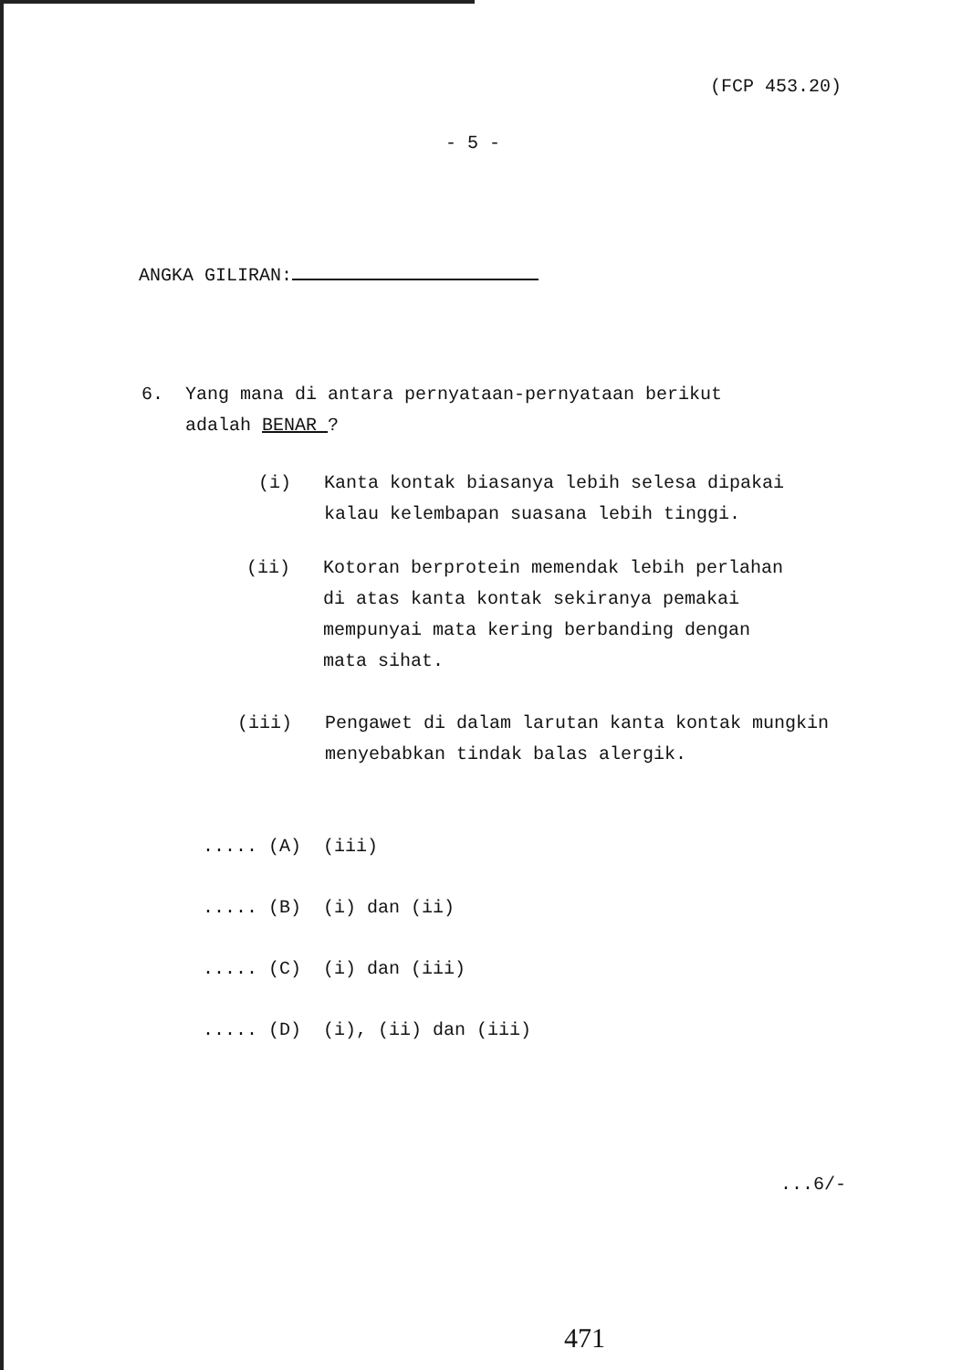(FCP 453.20)
- 5 -
ANGKA GILIRAN:
6. Yang mana di antara pernyataan-pernyataan berikut
adalah BENAR ?
(i) Kanta kontak biasanya lebih selesa dipakai
kalau kelembapan suasana lebih tinggi.
(ii) Kotoran berprotein memendak lebih perlahan
di atas kanta kontak sekiranya pemakai
mempunyai mata kering berbanding dengan
mata sihat.
(iii) Pengawet di dalam larutan kanta kontak mungkin
menyebabkan tindak balas alergik.
..... (A) (iii)
..... (B) (i) dan (ii)
..... (C) (i) dan (iii)
..... (D) (i), (ii) dan (iii)
...6/-
471